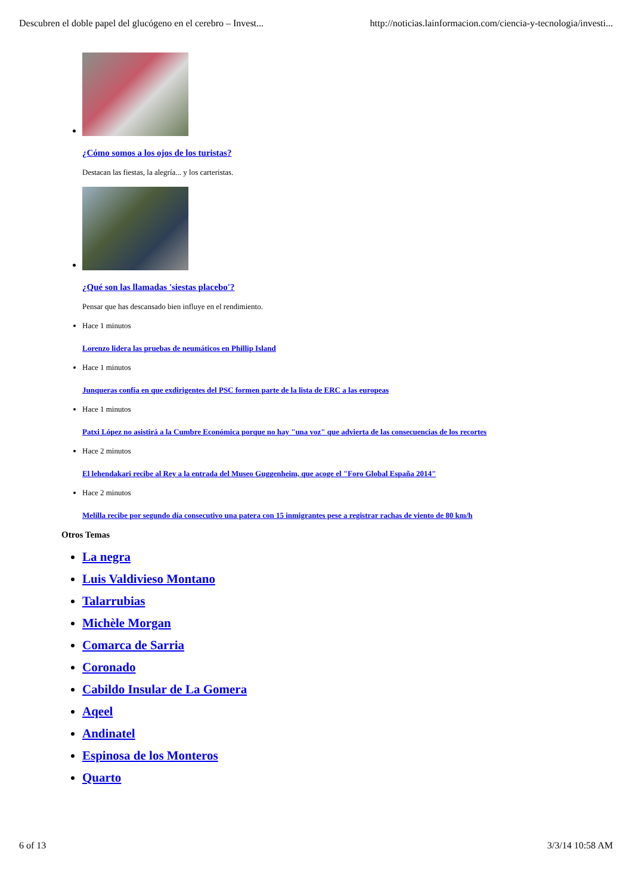Descubren el doble papel del glucógeno en el cerebro – Invest... http://noticias.lainformacion.com/ciencia-y-tecnologia/investi...
¿Cómo somos a los ojos de los turistas?
Destacan las fiestas, la alegría... y los carteristas.
¿Qué son las llamadas 'siestas placebo'?
Pensar que has descansado bien influye en el rendimiento.
Hace 1 minutos
Lorenzo lidera las pruebas de neumáticos en Phillip Island
Hace 1 minutos
Junqueras confía en que exdirigentes del PSC formen parte de la lista de ERC a las europeas
Hace 1 minutos
Patxi López no asistirá a la Cumbre Económica porque no hay "una voz" que advierta de las consecuencias de los recortes
Hace 2 minutos
El lehendakari recibe al Rey a la entrada del Museo Guggenheim, que acoge el "Foro Global España 2014"
Hace 2 minutos
Melilla recibe por segundo día consecutivo una patera con 15 inmigrantes pese a registrar rachas de viento de 80 km/h
Otros Temas
La negra
Luis Valdivieso Montano
Talarrubias
Michèle Morgan
Comarca de Sarria
Coronado
Cabildo Insular de La Gomera
Aqeel
Andinatel
Espinosa de los Monteros
Quarto
6 of 13 3/3/14 10:58 AM